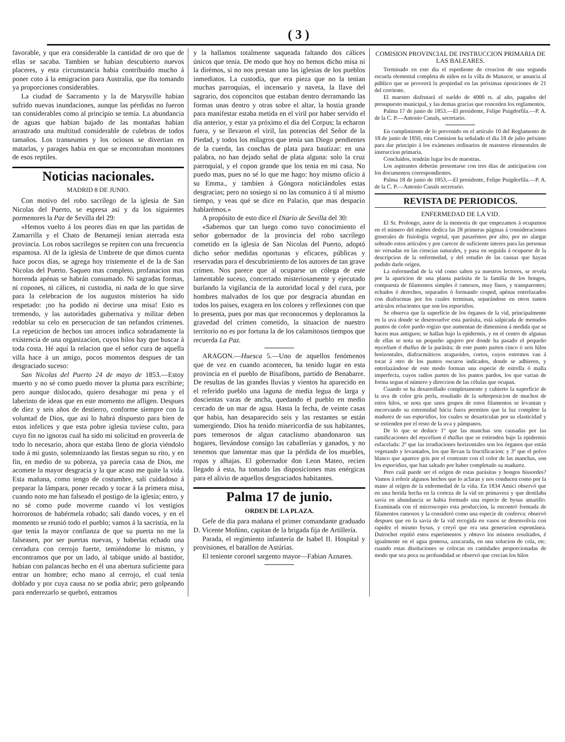( 3 )
favorable, y que era considerable la cantidad de oro que de ellas se sacaba. Tambien se habian descubierto nuevos placeres, y esta circunstancia habia contribuido mucho á poner coto á la emigracion para Australia, que iba tomando ya proporciones considerables.
La ciudad de Sacramento y la de Marysville habian sufrido nuevas inundaciones, aunque las pérdidas no fueron tan considerables como al principio se temia. La abundancia de aguas que habian bajado de las montañas habian arrastrado una multitud considerable de culebras de todos tamaños. Los transeuntes y los ociosos se divertian en matarlas, y parages habia en que se encontraban montones de esos reptiles.
Noticias nacionales.
MADRID 8 DE JUNIO.
Con motivo del robo sacrílego de la iglesia de San Nicolas del Puerto, se espresa así y da los siguientes pormenores la Paz de Sevilla del 29:
«Hemos vuelto á los peores dias en que las partidas de Zamarrilla y el Chato de Benamejí tenian aterrada esta provincia. Los robos sacrílegos se repiten con una frecuencia espantosa. Al de la iglesia de Umbrete de que dimos cuenta hace pocos dias, se agrega hoy tristemente el de la de San Nicolas del Puerto. Saqueo mas completo, profanacion mas horrenda apénas se habrán consumado. Ni sagradas formas, ni copones, ni cálices, ni custodia, ni nada de lo que sirve para la celebracion de los augustos misterios ha sido respetado: ¡no ha podido ni decirse una misa! Esto es tremendo, y las autoridades gubernativa y militar deben redoblar su celo en persecucion de tan nefandos crímenes. La repeticion de hechos tan atroces indica sobradamente la existencia de una organizacion, cuyos hilos hay que buscar á toda costa. Hé aquí la relacion que el señor cura de aquella villa hace á un amigo, pocos momentos despues de tan desgraciado suceso:
San Nicolas del Puerto 24 de mayo de 1853.—Estoy muerto y no sé como puedo mover la pluma para escribirte; pero aunque dislocado, quiero desahogar mi pena y el laberinto de ideas que en este momento me afligen. Despues de diez y seis años de destierro, conforme siempre con la voluntad de Dios, que así lo habrá dispuesto para bien de estos infelices y que esta pobre iglesia tuviese culto, para cuyo fin no ignoras cual ha sido mi solicitud en proveerla de todo lo necesario, ahora que estaba lleno de gloria viéndolo todo á mi gusto, solemnizando las fiestas segun su rito, y en fin, en medio de su pobreza, ya parecia casa de Dios, me acomete la mayor desgracia y la que acaso me quite la vida. Esta mañana, como tengo de costumbre, salí cuidadoso á preparar la lámpara, poner recado y tocar á la primera misa, cuando noto me han falseado el postigo de la iglesia; entro, y no sé como pude moverme cuando ví los vestigios horrorosos de habérmela robado; salí dando voces, y en el momento se reunió todo el pueblo; vamos á la sacristía, en la que tenia la mayor confianza de que su puerta no me la falseasen, por ser puertas nuevas, y haberlas echado una cerradura con cerrojo fuerte, temiéndome lo mismo, y encontramos que por un lado, al tabique unido al bastidor, habian con palancas hecho en él una abertura suficiente para entrar un hombre; echo mano al cerrojo, el cual tenia doblado y por cuya causa no se podia abrir; pero golpeando para enderezarlo se quebró, entramos
y la hallamos totalmente saqueada faltando dos cálices únicos que tenia. De modo que hoy no hemos dicho misa ni la dirémos, si no nos prestan uno las iglesias de los pueblos inmediatos. La custodia, que era pieza que no la tenian muchas parroquias, el incensario y naveta, la llave del sagrario, dos coponcitos que estaban dentro derramando las formas unas dentro y otras sobre el altar, la hostia grande para manifestar estaba metida en el viril por haber servido el dia anterior, y estar ya próximo el dia del Corpus; la echaron fuera, y se llevaron el viril, las potencias del Señor de la Piedad, y todos los milagros que tenia san Diego pendientes de la cuerda, las conchas de plata para bautizar: en una palabra, no han dejado señal de plata alguna: solo la cruz parroquial, y el copon grande que los tenia en mi casa. No puedo mas, pues no sé lo que me hago: hoy mismo oficio á su Emma., y tambien á Góngora noticiándoles estas desgracias; pero no sosiego si no las comunico á tí al mismo tiempo, y veas qué se dice en Palacio, que mas despacio hablarémos.»
A propósito de esto dice el Diario de Sevilla del 30:
«Sabemos que tan luego como tuvo conocimiento el señor gobernador de la provincia del robo sacrílego cometido en la iglesia de San Nicolas del Puerto, adoptó dicho señor medidas oportunas y eficaces, públicas y reservadas para el descubrimiento de los autores de tan grave crímen. Nos parece que al ocuparse un cólega de este lamentable suceso, concertado misteriosamente y ejecutado burlando la vigilancia de la autoridad local y del cura, por hombres malvados de los que por desgracia abundan en todos los paises, exagera en los colores y reflexiones con que lo presenta, pues por mas que reconocemos y deploramos la gravedad del crímen cometido, la situacion de nuestro territorio no es por fortuna la de los calamitosos tiempos que recuerda La Paz.
ARAGON.—Huesca 5.—Uno de aquellos fenómenos que de vez en cuando acontecen, ha tenido lugar en esta provincia en el pueblo de Bisafibons, partido de Benabarre. De resultas de las grandes lluvias y vientos ha aparecido en el referido pueblo una laguna de media legua de larga y doscientas varas de ancha, quedando el pueblo en medio cercado de un mar de agua. Hasta la fecha, de veinte casas que habia, han desaparecido seis y las restantes se están sumergiendo. Dios ha tenido misericordia de sus habitantes, pues temerosos de algun cataclismo abandonaron sus hogares, llevándose consigo las caballerías y ganados, y no tenemos que lamentar mas que la pérdida de los muebles, ropas y alhajas. El gobernador don Leon Mateo, recien llegado á esta, ha tomado las disposiciones mas enérgicas para el alivio de aquellos desgraciados habitantes.
Palma 17 de junio.
ORDEN DE LA PLAZA.
Gefe de dia para mañana el primer comandante graduado D. Vicente Moñino, capitan de la brigada fija de Artillería.
Parada, el regimiento infantería de Isabel II. Hospital y provisiones, el batallon de Astúrias.
El teniente coronel sargento mayor—Fabian Aznares.
COMISION PROVINCIAL DE INSTRUCCION PRIMARIA DE LAS BALEARES.
Terminado en este dia el espediente de creacion de una segunda escuela elemental completa de niños en la villa de Manacor, se anuncia al público que se proveerá la propiedad en las próximas oposiciones de 21 del corriente.
El maestro disfrutará el sueldo de 4000 rs. al año, pagados del presupuesto municipal, y las demas gracias que conceden los reglamentos.
Palma 17 de junio de 1853.—El presidente, Felipe Puigdorfila.—P. A. de la C. P.—Antonio Canals, secretario.
En cumplimiento de lo prevenido en el artículo 10 del Reglamento de 18 de junio de 1850, esta Comision ha señalado el dia 18 de julio próximo para dar principio á los exámenes ordinarios de maestros elementales de instruccion primaria.
Concluidos, tendrán lugar los de maestras.
Los aspirantes deberán presentarse con tres dias de anticipacion con los documentos correspondientes.
Palma 18 de junio de 1853.—El presidente, Felipe Puigdorfila.—P. A. de la C. P.—Antonio Canals secretario.
REVISTA DE PERIODICOS.
ENFERMEDAD DE LA VID.
El Sr. Prolongo, autor de la memoria de que empezamos á ocuparnos en el número del mártes dedica las 28 primeras páginas á consideraciones generales de fisiologia vegetal, que pasarémos por alto, por no alargar sobrado estos artículos y por carecer de suficiente interes para las personas no versadas en las ciencias naturales, y pasa en seguida á ocuparse de la descripcion de la enfermedad, y del estudio de las causas que hayan podido darle orígen.
La enfermedad de la vid como saben ya nuestros lectores, se revela por la aparicion de una planta parásita de la familia de los hongos, compuesta de filamentos simples ó ramosos, muy finos, y transparentes; echados ó derechos, separados ó formando cesped, apénas entrelazados con diafracmas por los cuales terminan, separándose en otros tantos artículos relucientes que son los esporidios.
Se observa que la superficie de los órganos de la vid, principalmente en la uva donde se desenvuelve esta parásita, está salpicada de menudos puntos de color pardo rogizo que aumentan de dimension á medida que se hacen mas antiguos; se hallan bajo la epidermis, y en el centro de algunas de ellas se nota un pequeño agujero por donde ha pasado el pequeño mycelium ó thallus de la parásita; de este punto parten cinco ó seis hilos horizontales, diafracmáticos araguoides, cortos, cuyos estremos van á tocar á otro de los puntos oscuros indicados, donde se adhieren, y entrelazándose de este modo forman una especie de estrella ó malla imperfecta, cuyos radios parten de los puntos pardos, los que varian de forma segun el número y direccion de las células que ocupan.
Cuando se ha desarrollado completamente y cubierto la superficie de la uva de color gris perla, resultado de la sobreposicion de muchos de estos hilos, se nota que unos grupos de estos filamentos se levantan y encorvando su estremidad hácia fuera permiten que la luz complete la madurez de sus esporidios, los cuales se desarticulan por su elasticidad y se estienden por el resto de la uva y pámpanos.
De lo que se deduce 1º que las manchas son causadas por las ramificaciones del mycelium ó thallus que se estienden bajo la epidermis esfacelada: 2º que las irradiaciones horizontales son los órganos que están vegetando y levantados, los que llevan la fructificacion: y 3º que el polvo blanco que aparece gris por el contraste con el color de las manchas, son los esporidios, que han saltado por haber completado su madurez.
Pero cuál puede ser el orígen de estas parásitas y hongos bissordes? Vamos á referir algunos hechos que lo aclaran y nos conducen como por la mano al orígen de la enfermedad de la viña. En 1834 Amici observó que en una herida hecha en la corteza de la vid en primavera y que destilaba savia en abundancia se habia formado una especie de bysus amarillo. Examinada con el microscopio esta produccion, la encontró formada de filamentos ramosos y la consideró como una especie de conferva: observó despues que en la savia de la vid recogida en vasos se desenvolvia con rapidez el mismo bysus, y creyó que era una generacion espontánea. Dutrochet repitió estos esperimentos y obtuvo los mismos resultados, é igualmente en el agua gomosa, azucarada, en una solucion de cola, etc. cuando estas disoluciones se colocan en cantidades proporcionadas de modo que sea poca su profundidad se observó que crecian los hilos